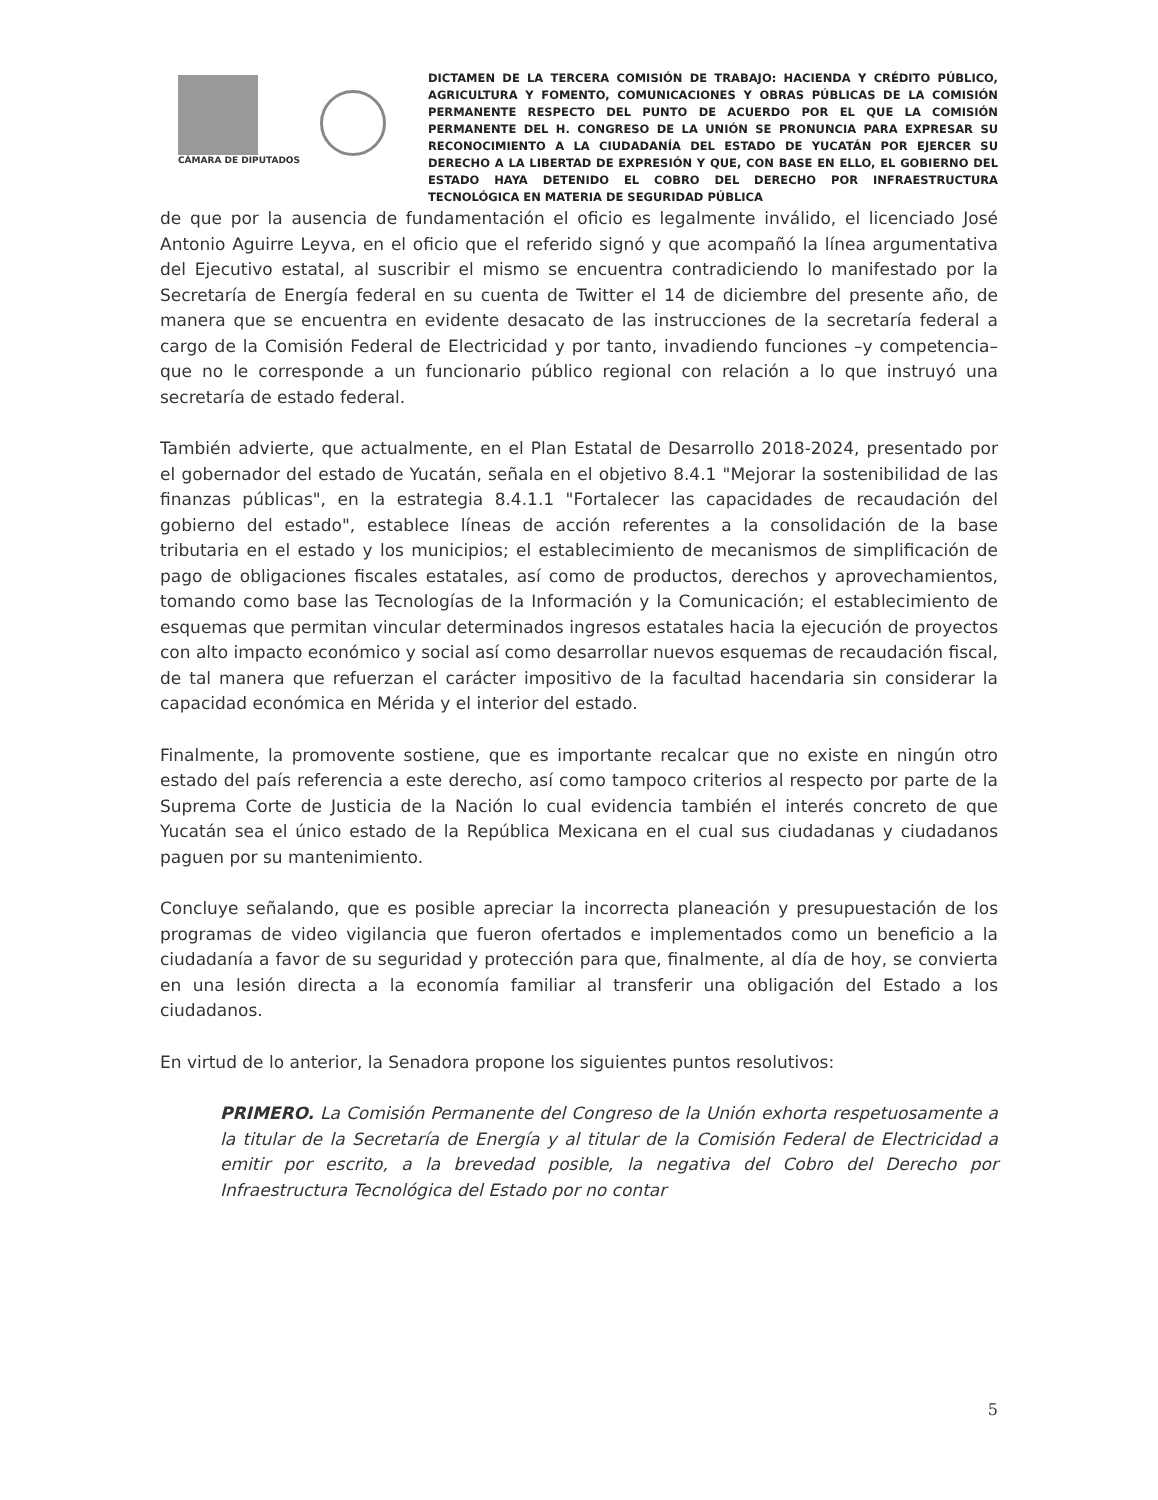CÁMARA DE DIPUTADOS
DICTAMEN DE LA TERCERA COMISIÓN DE TRABAJO: HACIENDA Y CRÉDITO PÚBLICO, AGRICULTURA Y FOMENTO, COMUNICACIONES Y OBRAS PÚBLICAS DE LA COMISIÓN PERMANENTE RESPECTO DEL PUNTO DE ACUERDO POR EL QUE LA COMISIÓN PERMANENTE DEL H. CONGRESO DE LA UNIÓN SE PRONUNCIA PARA EXPRESAR SU RECONOCIMIENTO A LA CIUDADANÍA DEL ESTADO DE YUCATÁN POR EJERCER SU DERECHO A LA LIBERTAD DE EXPRESIÓN Y QUE, CON BASE EN ELLO, EL GOBIERNO DEL ESTADO HAYA DETENIDO EL COBRO DEL DERECHO POR INFRAESTRUCTURA TECNOLÓGICA EN MATERIA DE SEGURIDAD PÚBLICA
de que por la ausencia de fundamentación el oficio es legalmente inválido, el licenciado José Antonio Aguirre Leyva, en el oficio que el referido signó y que acompañó la línea argumentativa del Ejecutivo estatal, al suscribir el mismo se encuentra contradiciendo lo manifestado por la Secretaría de Energía federal en su cuenta de Twitter el 14 de diciembre del presente año, de manera que se encuentra en evidente desacato de las instrucciones de la secretaría federal a cargo de la Comisión Federal de Electricidad y por tanto, invadiendo funciones –y competencia– que no le corresponde a un funcionario público regional con relación a lo que instruyó una secretaría de estado federal.
También advierte, que actualmente, en el Plan Estatal de Desarrollo 2018-2024, presentado por el gobernador del estado de Yucatán, señala en el objetivo 8.4.1 "Mejorar la sostenibilidad de las finanzas públicas", en la estrategia 8.4.1.1 "Fortalecer las capacidades de recaudación del gobierno del estado", establece líneas de acción referentes a la consolidación de la base tributaria en el estado y los municipios; el establecimiento de mecanismos de simplificación de pago de obligaciones fiscales estatales, así como de productos, derechos y aprovechamientos, tomando como base las Tecnologías de la Información y la Comunicación; el establecimiento de esquemas que permitan vincular determinados ingresos estatales hacia la ejecución de proyectos con alto impacto económico y social así como desarrollar nuevos esquemas de recaudación fiscal, de tal manera que refuerzan el carácter impositivo de la facultad hacendaria sin considerar la capacidad económica en Mérida y el interior del estado.
Finalmente, la promovente sostiene, que es importante recalcar que no existe en ningún otro estado del país referencia a este derecho, así como tampoco criterios al respecto por parte de la Suprema Corte de Justicia de la Nación lo cual evidencia también el interés concreto de que Yucatán sea el único estado de la República Mexicana en el cual sus ciudadanas y ciudadanos paguen por su mantenimiento.
Concluye señalando, que es posible apreciar la incorrecta planeación y presupuestación de los programas de video vigilancia que fueron ofertados e implementados como un beneficio a la ciudadanía a favor de su seguridad y protección para que, finalmente, al día de hoy, se convierta en una lesión directa a la economía familiar al transferir una obligación del Estado a los ciudadanos.
En virtud de lo anterior, la Senadora propone los siguientes puntos resolutivos:
PRIMERO. La Comisión Permanente del Congreso de la Unión exhorta respetuosamente a la titular de la Secretaría de Energía y al titular de la Comisión Federal de Electricidad a emitir por escrito, a la brevedad posible, la negativa del Cobro del Derecho por Infraestructura Tecnológica del Estado por no contar
5